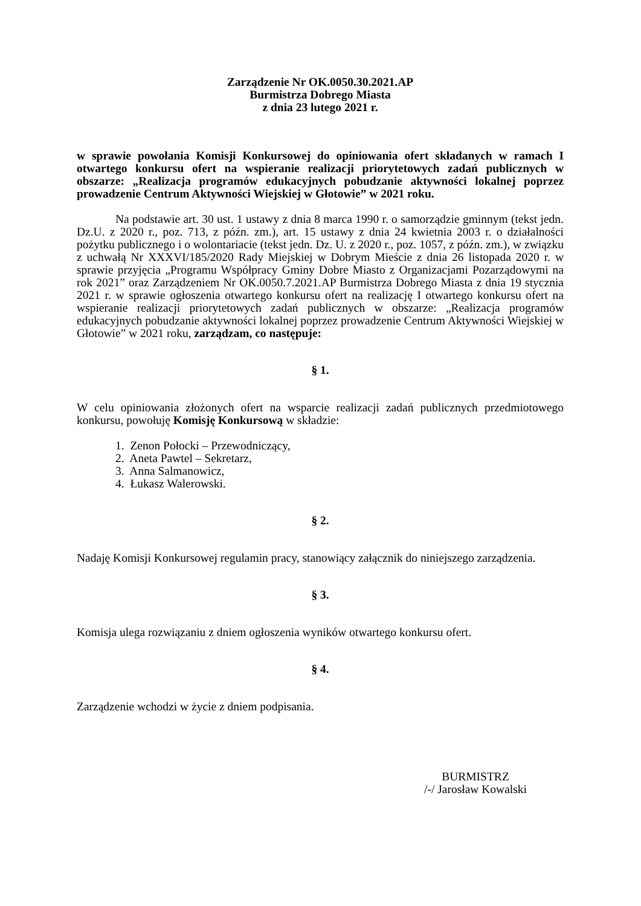Zarządzenie Nr OK.0050.30.2021.AP
Burmistrza Dobrego Miasta
z dnia 23 lutego 2021 r.
w sprawie powołania Komisji Konkursowej do opiniowania ofert składanych w ramach I otwartego konkursu ofert na wspieranie realizacji priorytetowych zadań publicznych w obszarze: „Realizacja programów edukacyjnych pobudzanie aktywności lokalnej poprzez prowadzenie Centrum Aktywności Wiejskiej w Głotowie” w 2021 roku.
Na podstawie art. 30 ust. 1 ustawy z dnia 8 marca 1990 r. o samorządzie gminnym (tekst jedn. Dz.U. z 2020 r., poz. 713, z późn. zm.), art. 15 ustawy z dnia 24 kwietnia 2003 r. o działalności pożytku publicznego i o wolontariacie (tekst jedn. Dz. U. z 2020 r., poz. 1057, z późn. zm.), w związku z uchwałą Nr XXXVI/185/2020 Rady Miejskiej w Dobrym Mieście z dnia 26 listopada 2020 r. w sprawie przyjęcia „Programu Współpracy Gminy Dobre Miasto z Organizacjami Pozarządowymi na rok 2021” oraz Zarządzeniem Nr OK.0050.7.2021.AP Burmistrza Dobrego Miasta z dnia 19 stycznia 2021 r. w sprawie ogłoszenia otwartego konkursu ofert na realizację I otwartego konkursu ofert na wspieranie realizacji priorytetowych zadań publicznych w obszarze: „Realizacja programów edukacyjnych pobudzanie aktywności lokalnej poprzez prowadzenie Centrum Aktywności Wiejskiej w Głotowie” w 2021 roku, zarządzam, co następuje:
§ 1.
W celu opiniowania złożonych ofert na wsparcie realizacji zadań publicznych przedmiotowego konkursu, powołuję Komisję Konkursową w składzie:
1. Zenon Połocki – Przewodniczący,
2. Aneta Pawtel – Sekretarz,
3. Anna Salmanowicz,
4. Łukasz Walerowski.
§ 2.
Nadaję Komisji Konkursowej regulamin pracy, stanowiący załącznik do niniejszego zarządzenia.
§ 3.
Komisja ulega rozwiązaniu z dniem ogłoszenia wyników otwartego konkursu ofert.
§ 4.
Zarządzenie wchodzi w życie z dniem podpisania.
BURMISTRZ
/-/ Jarosław Kowalski